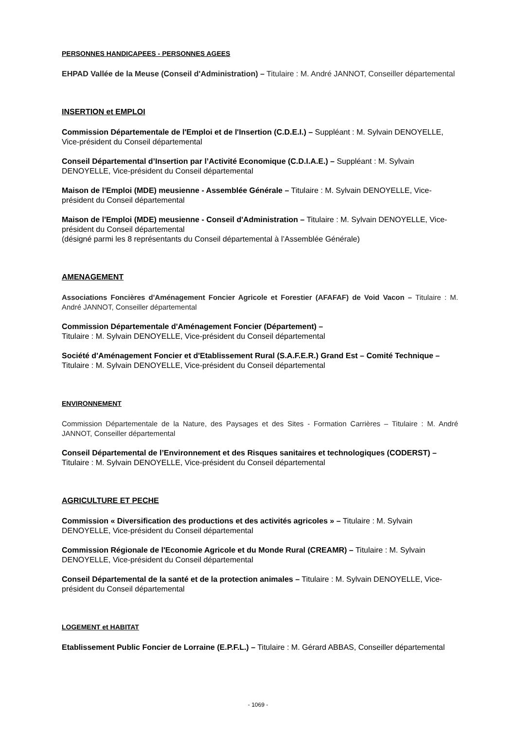PERSONNES HANDICAPEES - PERSONNES AGEES
EHPAD Vallée de la Meuse (Conseil d'Administration) – Titulaire : M. André JANNOT, Conseiller départemental
INSERTION et EMPLOI
Commission Départementale de l'Emploi et de l'Insertion (C.D.E.I.) – Suppléant : M. Sylvain DENOYELLE, Vice-président du Conseil départemental
Conseil Départemental d’Insertion par l’Activité Economique (C.D.I.A.E.) – Suppléant : M. Sylvain DENOYELLE, Vice-président du Conseil départemental
Maison de l'Emploi (MDE) meusienne - Assemblée Générale – Titulaire : M. Sylvain DENOYELLE, Vice-président du Conseil départemental
Maison de l'Emploi (MDE) meusienne - Conseil d'Administration – Titulaire : M. Sylvain DENOYELLE, Vice-président du Conseil départemental
(désigné parmi les 8 représentants du Conseil départemental à l’Assemblée Générale)
AMENAGEMENT
Associations Foncières d'Aménagement Foncier Agricole et Forestier (AFAFAF) de Void Vacon – Titulaire : M. André JANNOT, Conseiller départemental
Commission Départementale d'Aménagement Foncier (Département) –
Titulaire : M. Sylvain DENOYELLE, Vice-président du Conseil départemental
Société d'Aménagement Foncier et d'Etablissement Rural (S.A.F.E.R.) Grand Est – Comité Technique – Titulaire : M. Sylvain DENOYELLE, Vice-président du Conseil départemental
ENVIRONNEMENT
Commission Départementale de la Nature, des Paysages et des Sites - Formation Carrières – Titulaire : M. André JANNOT, Conseiller départemental
Conseil Départemental de l’Environnement et des Risques sanitaires et technologiques (CODERST) – Titulaire : M. Sylvain DENOYELLE, Vice-président du Conseil départemental
AGRICULTURE ET PECHE
Commission « Diversification des productions et des activités agricoles » – Titulaire : M. Sylvain DENOYELLE, Vice-président du Conseil départemental
Commission Régionale de l'Economie Agricole et du Monde Rural (CREAMR) – Titulaire : M. Sylvain DENOYELLE, Vice-président du Conseil départemental
Conseil Départemental de la santé et de la protection animales – Titulaire : M. Sylvain DENOYELLE, Vice-président du Conseil départemental
LOGEMENT et HABITAT
Etablissement Public Foncier de Lorraine (E.P.F.L.) – Titulaire : M. Gérard ABBAS, Conseiller départemental
- 1069 -